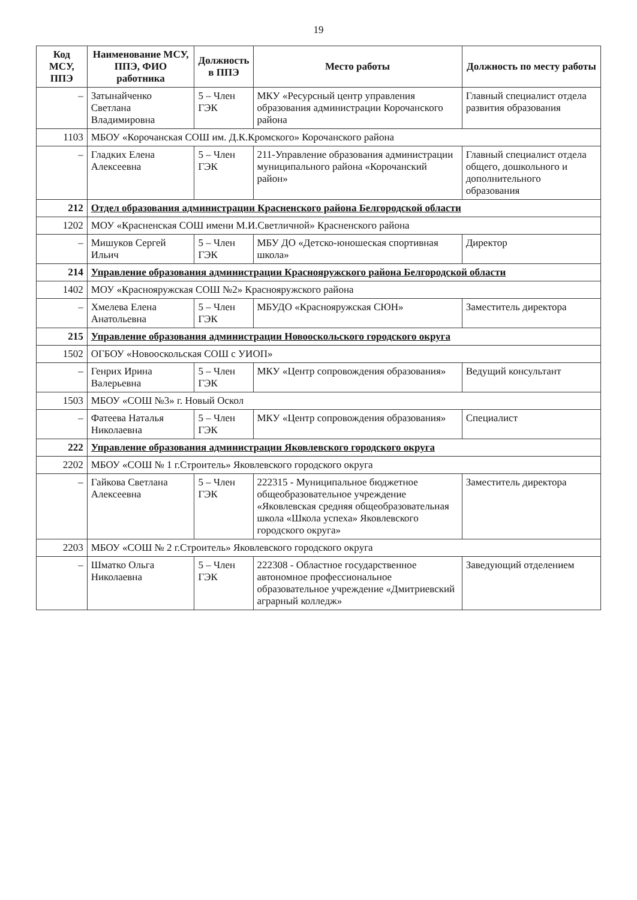19
| Код МСУ, ППЭ | Наименование МСУ, ППЭ, ФИО работника | Должность в ППЭ | Место работы | Должность по месту работы |
| --- | --- | --- | --- | --- |
| – | Затынайченко Светлана Владимировна | 5 – Член ГЭК | МКУ «Ресурсный центр управления образования администрации Корочанского района | Главный специалист отдела развития образования |
| 1103 | МБОУ «Корочанская СОШ им. Д.К.Кромского» Корочанского района | | | |
| – | Гладких Елена Алексеевна | 5 – Член ГЭК | 211-Управление образования администрации муниципального района «Корочанский район» | Главный специалист отдела общего, дошкольного и дополнительного образования |
| 212 | Отдел образования администрации Красненского района Белгородской области | | | |
| 1202 | МОУ «Красненская СОШ имени М.И.Светличной» Красненского района | | | |
| – | Мишуков Сергей Ильич | 5 – Член ГЭК | МБУ ДО «Детско-юношеская спортивная школа» | Директор |
| 214 | Управление образования администрации Краснояружского района Белгородской области | | | |
| 1402 | МОУ «Краснояружская СОШ №2» Краснояружского района | | | |
| – | Хмелева Елена Анатольевна | 5 – Член ГЭК | МБУДО «Краснояружская СЮН» | Заместитель директора |
| 215 | Управление образования администрации Новооскольского городского округа | | | |
| 1502 | ОГБОУ «Новооскольская СОШ с УИОП» | | | |
| – | Генрих Ирина Валерьевна | 5 – Член ГЭК | МКУ «Центр сопровождения образования» | Ведущий консультант |
| 1503 | МБОУ «СОШ №3» г. Новый Оскол | | | |
| – | Фатеева Наталья Николаевна | 5 – Член ГЭК | МКУ «Центр сопровождения образования» | Специалист |
| 222 | Управление образования администрации Яковлевского городского округа | | | |
| 2202 | МБОУ «СОШ № 1 г.Строитель» Яковлевского городского округа | | | |
| – | Гайкова Светлана Алексеевна | 5 – Член ГЭК | 222315 - Муниципальное бюджетное общеобразовательное учреждение «Яковлевская средняя общеобразовательная школа «Школа успеха» Яковлевского городского округа» | Заместитель директора |
| 2203 | МБОУ «СОШ № 2 г.Строитель» Яковлевского городского округа | | | |
| – | Шматко Ольга Николаевна | 5 – Член ГЭК | 222308 - Областное государственное автономное профессиональное образовательное учреждение «Дмитриевский аграрный колледж» | Заведующий отделением |